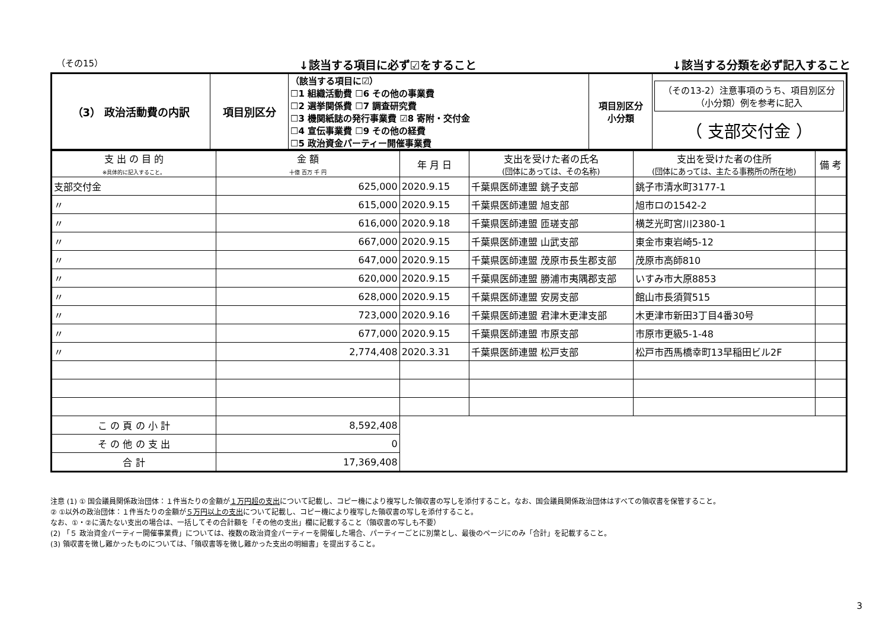（その15） ↓該当する項目に必ず☑をすること ↓該当する分類を必ず記入すること
| （3） 政治活動費の内訳 | 項目別区分 | （該当する項目に☑） ☐1 組織活動費 ☐6 その他の事業費 ☐2 選挙関係費 ☐7 調査研究費 ☐3 機関紙誌の発行事業費 ☑8 寄附・交付金 ☐4 宣伝事業費 ☐9 その他の経費 ☐5 政治資金パーティー開催事業費 | 項目別区分 小分類 | （その13-2）注意事項のうち、項目別区分（小分類）例を参考に記入 （ 支部交付金 ） |
| 支 出 の 目 的 ※具体的に記入すること。 | 金 額 十億 百万 千 円 | 年 月 日 | 支出を受けた者の氏名 (団体にあっては、その名称) | 支出を受けた者の住所 (団体にあっては、主たる事務所の所在地) | 備 考 |
| --- | --- | --- | --- | --- | --- |
| 支部交付金 | 625,000 | 2020.9.15 | 千葉県医師連盟 銚子支部 | 銚子市清水町3177-1 | |
| 〃 | 615,000 | 2020.9.15 | 千葉県医師連盟 旭支部 | 旭市ロの1542-2 | |
| 〃 | 616,000 | 2020.9.18 | 千葉県医師連盟 匝瑳支部 | 横芝光町宮川2380-1 | |
| 〃 | 667,000 | 2020.9.15 | 千葉県医師連盟 山武支部 | 東金市東岩崎5-12 | |
| 〃 | 647,000 | 2020.9.15 | 千葉県医師連盟 茂原市長生郡支部 | 茂原市高師810 | |
| 〃 | 620,000 | 2020.9.15 | 千葉県医師連盟 勝浦市夷隅郡支部 | いすみ市大原8853 | |
| 〃 | 628,000 | 2020.9.15 | 千葉県医師連盟 安房支部 | 館山市長須賀515 | |
| 〃 | 723,000 | 2020.9.16 | 千葉県医師連盟 君津木更津支部 | 木更津市新田3丁目4番30号 | |
| 〃 | 677,000 | 2020.9.15 | 千葉県医師連盟 市原支部 | 市原市更級5-1-48 | |
| 〃 | 2,774,408 | 2020.3.31 | 千葉県医師連盟 松戸支部 | 松戸市西馬橋幸町13早稲田ビル2F | |
| こ の 頁 の 小 計 | 8,592,408 | | | | |
| そ の 他 の 支 出 | 0 | | | | |
| 合 計 | 17,369,408 | | | | |
注意 (1) ① 国会議員関係政治団体：１件当たりの金額が１万円超の支出について記載し、コピー機により複写した領収書の写しを添付すること。なお、国会議員関係政治団体はすべての領収書を保管すること。
② ①以外の政治団体：１件当たりの金額が５万円以上の支出について記載し、コピー機により複写した領収書の写しを添付すること。
なお、①・②に満たない支出の場合は、一括してその合計額を「その他の支出」欄に記載すること（領収書の写しも不要）
(2) 「５ 政治資金パーティー開催事業費」については、複数の政治資金パーティーを開催した場合、パーティーごとに別葉とし、最後のページにのみ「合計」を記載すること。
(3) 領収書を徴し難かったものについては、「領収書等を徴し難かった支出の明細書」を提出すること。
3